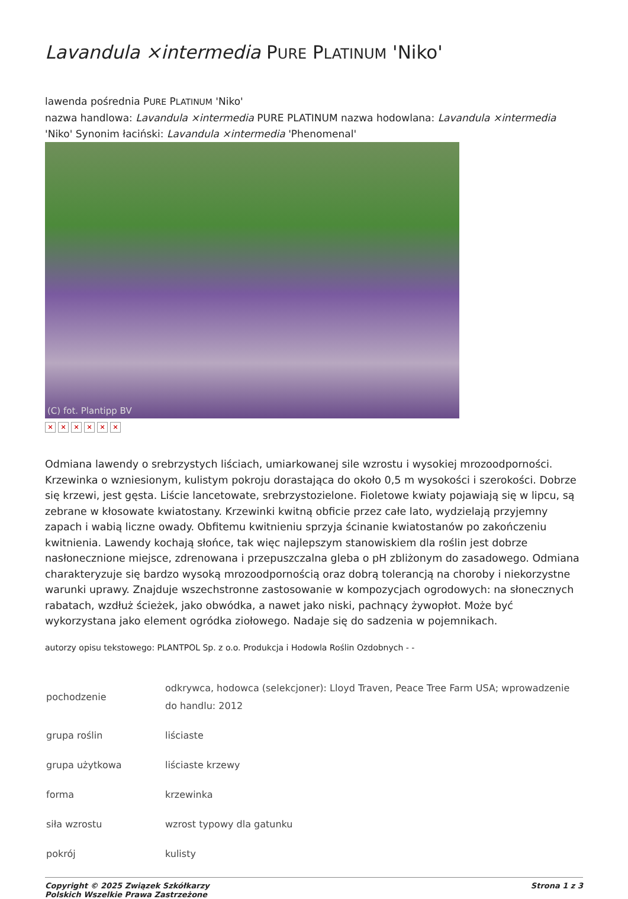Lavandula ×intermedia PURE PLATINUM 'Niko'
lawenda pośrednia PURE PLATINUM 'Niko'
nazwa handlowa: Lavandula ×intermedia PURE PLATINUM nazwa hodowlana: Lavandula ×intermedia 'Niko' Synonim łaciński: Lavandula ×intermedia 'Phenomenal'
(C) fot. Plantipp BV
× × × × × ×
Odmiana lawendy o srebrzystych liściach, umiarkowanej sile wzrostu i wysokiej mrozoodporności. Krzewinka o wzniesionym, kulistym pokroju dorastająca do około 0,5 m wysokości i szerokości. Dobrze się krzewi, jest gęsta. Liście lancetowate, srebrzystozielone. Fioletowe kwiaty pojawiają się w lipcu, są zebrane w kłosowate kwiatostany. Krzewinki kwitną obficie przez całe lato, wydzielają przyjemny zapach i wabią liczne owady. Obfitemu kwitnieniu sprzyja ścinanie kwiatostanów po zakończeniu kwitnienia. Lawendy kochają słońce, tak więc najlepszym stanowiskiem dla roślin jest dobrze nasłonecznione miejsce, zdrenowana i przepuszczalna gleba o pH zbliżonym do zasadowego. Odmiana charakteryzuje się bardzo wysoką mrozoodpornością oraz dobrą tolerancją na choroby i niekorzystne warunki uprawy. Znajduje wszechstronne zastosowanie w kompozycjach ogrodowych: na słonecznych rabatach, wzdłuż ścieżek, jako obwódka, a nawet jako niski, pachnący żywopłot. Może być wykorzystana jako element ogródka ziołowego. Nadaje się do sadzenia w pojemnikach.
autorzy opisu tekstowego: PLANTPOL Sp. z o.o. Produkcja i Hodowla Roślin Ozdobnych - -
| pochodzenie | odkrywca, hodowca (selekcjoner): Lloyd Traven, Peace Tree Farm USA; wprowadzenie do handlu: 2012 |
| grupa roślin | liściaste |
| grupa użytkowa | liściaste krzewy |
| forma | krzewinka |
| siła wzrostu | wzrost typowy dla gatunku |
| pokrój | kulisty |
Copyright © 2025 Związek Szkółkarzy
Polskich Wszelkie Prawa Zastrzeżone
Strona 1 z 3